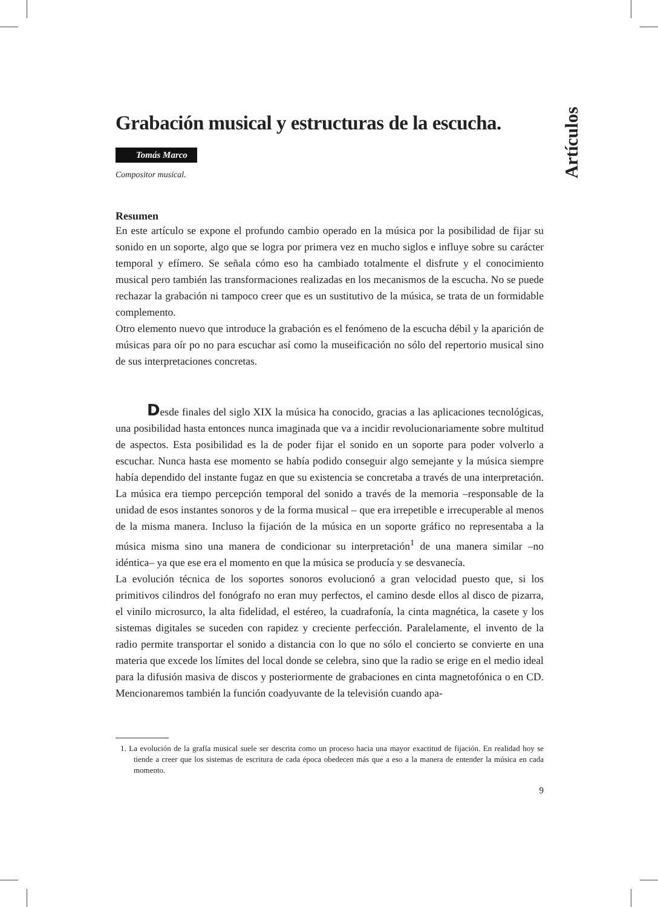Artículos
Grabación musical y estructuras de la escucha.
Tomás Marco
Compositor musical.
Resumen
En este artículo se expone el profundo cambio operado en la música por la posibilidad de fijar su sonido en un soporte, algo que se logra por primera vez en mucho siglos e influye sobre su carácter temporal y efímero. Se señala cómo eso ha cambiado totalmente el disfrute y el conocimiento musical pero también las transformaciones realizadas en los mecanismos de la escucha. No se puede rechazar la grabación ni tampoco creer que es un sustitutivo de la música, se trata de un formidable complemento.
Otro elemento nuevo que introduce la grabación es el fenómeno de la escucha débil y la aparición de músicas para oír po no para escuchar así como la museificación no sólo del repertorio musical sino de sus interpretaciones concretas.
Desde finales del siglo XIX la música ha conocido, gracias a las aplicaciones tecnológicas, una posibilidad hasta entonces nunca imaginada que va a incidir revolucionariamente sobre multitud de aspectos. Esta posibilidad es la de poder fijar el sonido en un soporte para poder volverlo a escuchar. Nunca hasta ese momento se había podido conseguir algo semejante y la música siempre había dependido del instante fugaz en que su existencia se concretaba a través de una interpretación. La música era tiempo percepción temporal del sonido a través de la memoria –responsable de la unidad de esos instantes sonoros y de la forma musical – que era irrepetible e irrecuperable al menos de la misma manera. Incluso la fijación de la música en un soporte gráfico no representaba a la música misma sino una manera de condicionar su interpretación<sup>1</sup> de una manera similar –no idéntica– ya que ese era el momento en que la música se producía y se desvanecía.
La evolución técnica de los soportes sonoros evolucionó a gran velocidad puesto que, si los primitivos cilindros del fonógrafo no eran muy perfectos, el camino desde ellos al disco de pizarra, el vinilo microsurco, la alta fidelidad, el estéreo, la cuadrafonía, la cinta magnética, la casete y los sistemas digitales se suceden con rapidez y creciente perfección. Paralelamente, el invento de la radio permite transportar el sonido a distancia con lo que no sólo el concierto se convierte en una materia que excede los límites del local donde se celebra, sino que la radio se erige en el medio ideal para la difusión masiva de discos y posteriormente de grabaciones en cinta magnetofónica o en CD. Mencionaremos también la función coadyuvante de la televisión cuando apa-
1. La evolución de la grafía musical suele ser descrita como un proceso hacia una mayor exactitud de fijación. En realidad hoy se tiende a creer que los sistemas de escritura de cada época obedecen más que a eso a la manera de entender la música en cada momento.
9